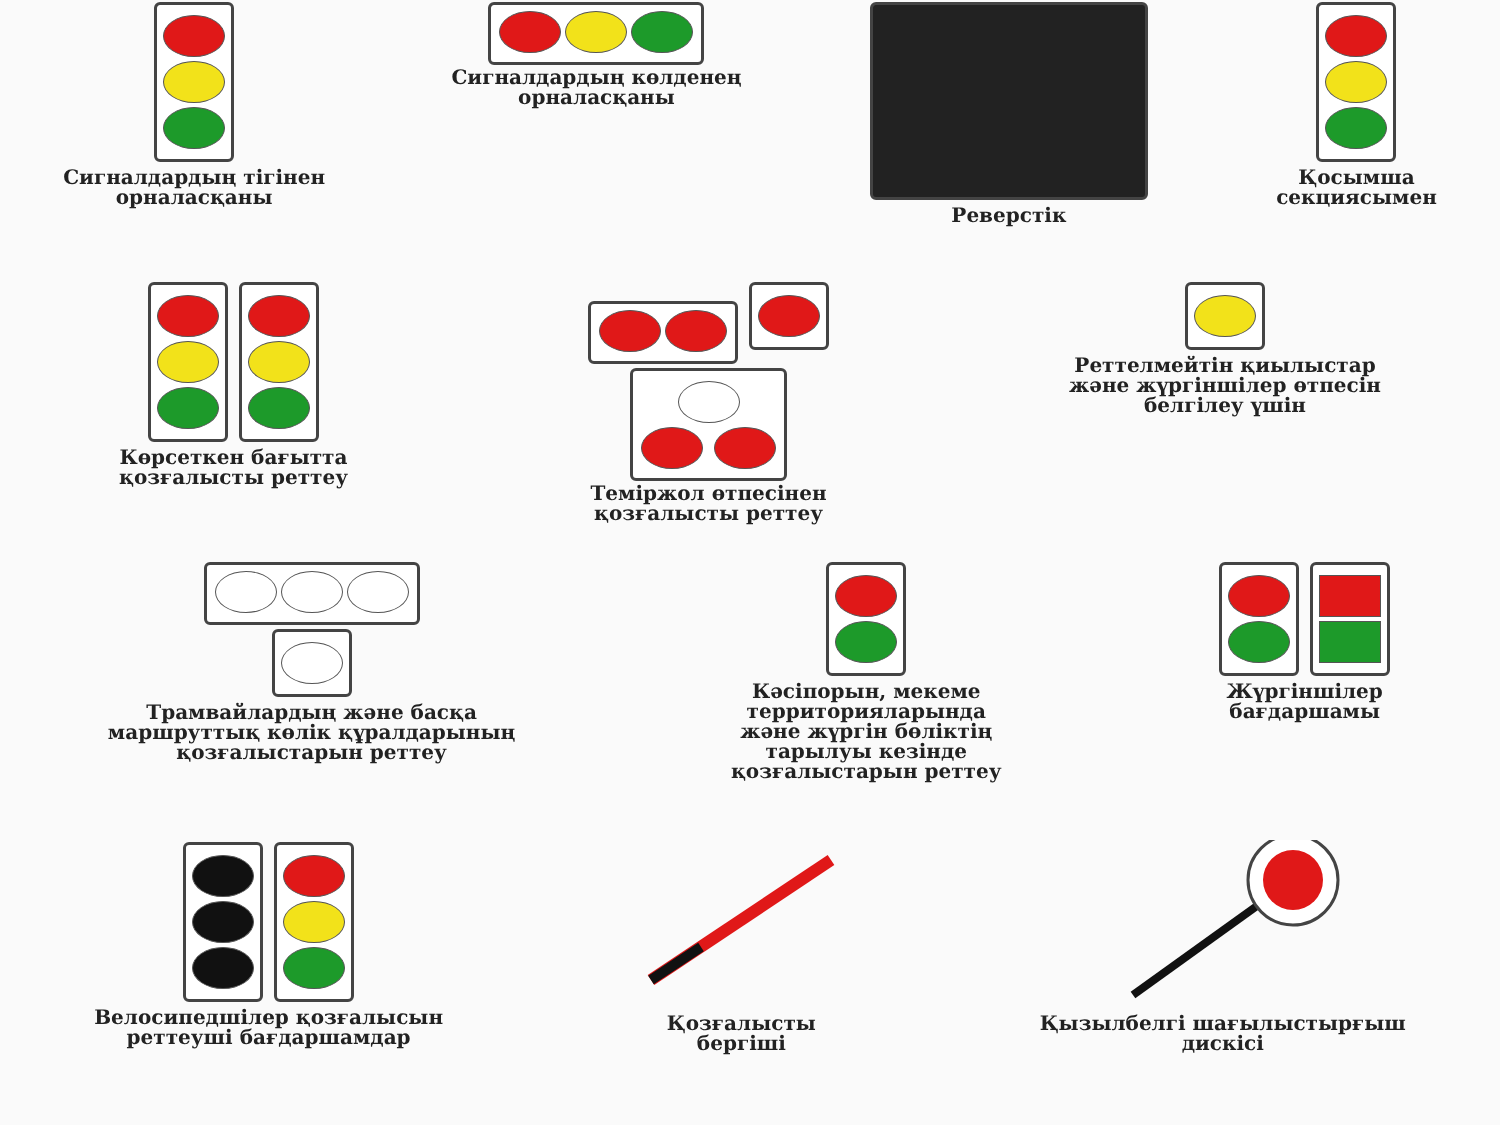Сигналдардың тігінен
орналасқаны
Сигналдардың көлденең
орналасқаны
Реверстік Қосымша
секциясымен
Көрсеткен бағытта
қозғалысты реттеу
Теміржол өтпесінен
қозғалысты реттеу
Реттелмейтін қиылыстар
және жүргіншілер өтпесін
белгілеу үшін
Трамвайлардың және басқа
маршруттық көлік құралдарының
қозғалыстарын реттеу
Кәсіпорын, мекеме
территорияларында
және жүргін бөліктің
тарылуы кезінде
қозғалыстарын реттеу
Жүргіншілер
бағдаршамы
Велосипедшілер қозғалысын
реттеуші бағдаршамдар
Қозғалысты
бергіші
Қызылбелгі шағылыстырғыш
дискісі